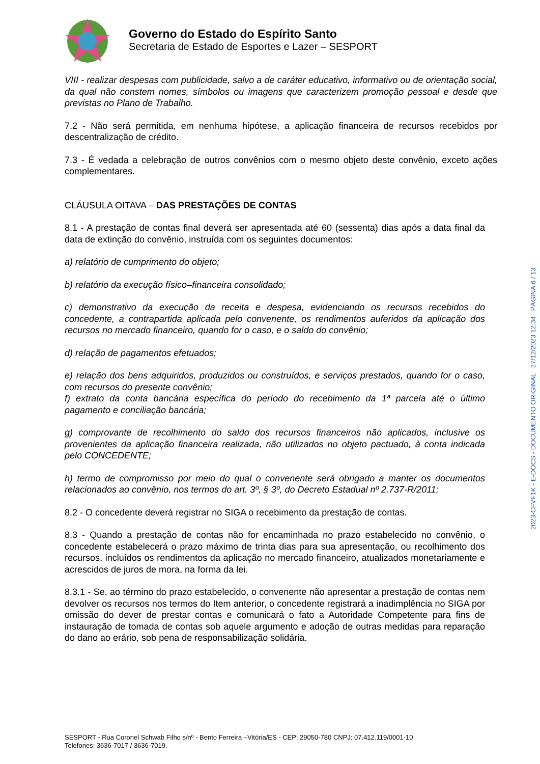Governo do Estado do Espírito Santo
Secretaria de Estado de Esportes e Lazer – SESPORT
VIII - realizar despesas com publicidade, salvo a de caráter educativo, informativo ou de orientação social, da qual não constem nomes, símbolos ou imagens que caracterizem promoção pessoal e desde que previstas no Plano de Trabalho.
7.2 - Não será permitida, em nenhuma hipótese, a aplicação financeira de recursos recebidos por descentralização de crédito.
7.3 - É vedada a celebração de outros convênios com o mesmo objeto deste convênio, exceto ações complementares.
CLÁUSULA OITAVA – DAS PRESTAÇÕES DE CONTAS
8.1 - A prestação de contas final deverá ser apresentada até 60 (sessenta) dias após a data final da data de extinção do convênio, instruída com os seguintes documentos:
a) relatório de cumprimento do objeto;
b) relatório da execução físico–financeira consolidado;
c) demonstrativo da execução da receita e despesa, evidenciando os recursos recebidos do concedente, a contrapartida aplicada pelo convenente, os rendimentos auferidos da aplicação dos recursos no mercado financeiro, quando for o caso, e o saldo do convênio;
d) relação de pagamentos efetuados;
e) relação dos bens adquiridos, produzidos ou construídos, e serviços prestados, quando for o caso, com recursos do presente convênio;
f) extrato da conta bancária específica do período do recebimento da 1ª parcela até o último pagamento e conciliação bancária;
g) comprovante de recolhimento do saldo dos recursos financeiros não aplicados, inclusive os provenientes da aplicação financeira realizada, não utilizados no objeto pactuado, à conta indicada pelo CONCEDENTE;
h) termo de compromisso por meio do qual o convenente será obrigado a manter os documentos relacionados ao convênio, nos termos do art. 3º, § 3º, do Decreto Estadual nº 2.737-R/2011;
8.2 - O concedente deverá registrar no SIGA o recebimento da prestação de contas.
8.3 - Quando a prestação de contas não for encaminhada no prazo estabelecido no convênio, o concedente estabelecerá o prazo máximo de trinta dias para sua apresentação, ou recolhimento dos recursos, incluídos os rendimentos da aplicação no mercado financeiro, atualizados monetariamente e acrescidos de juros de mora, na forma da lei.
8.3.1 - Se, ao término do prazo estabelecido, o convenente não apresentar a prestação de contas nem devolver os recursos nos termos do Item anterior, o concedente registrará a inadimplência no SIGA por omissão do dever de prestar contas e comunicará o fato a Autoridade Competente para fins de instauração de tomada de contas sob aquele argumento e adoção de outras medidas para reparação do dano ao erário, sob pena de responsabilização solidária.
SESPORT - Rua Coronel Schwab Filho s/nº - Bento Ferreira –Vitória/ES - CEP: 29050-780 CNPJ: 07.412.119/0001-10
Telefones: 3636-7017 / 3636-7019.
2023-CFVF1K - E-DOCS - DOCUMENTO ORIGINAL 27/12/2023 12:34 PÁGINA 6 / 13